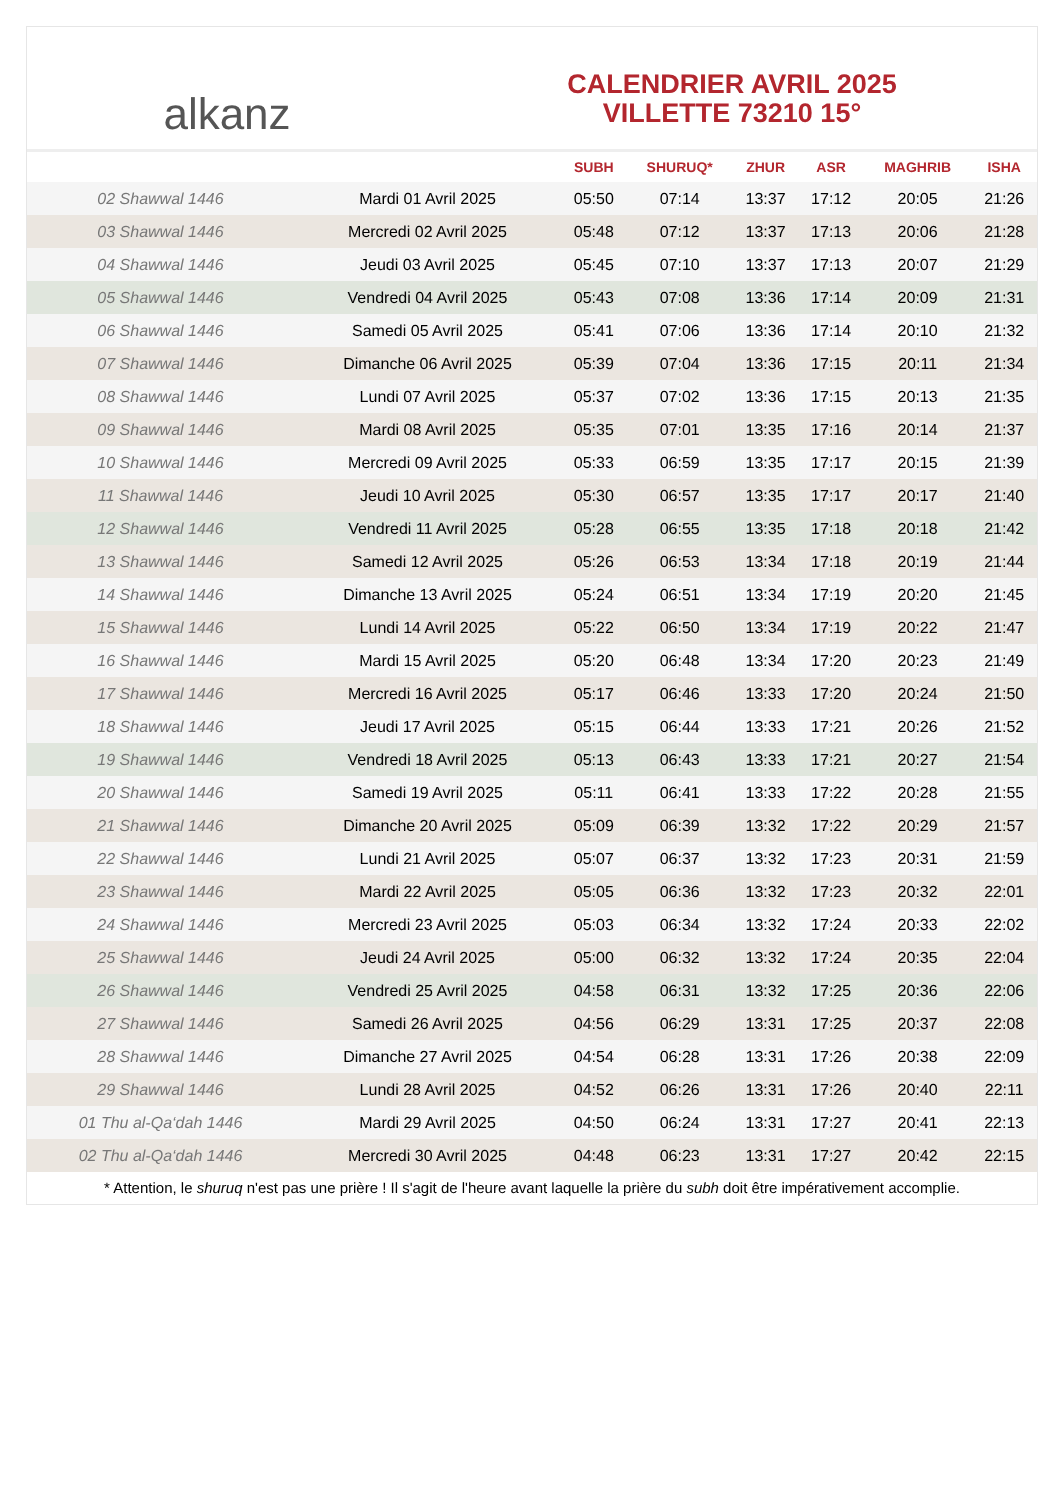alkanz
CALENDRIER AVRIL 2025
VILLETTE 73210 15°
| | | SUBH | SHURUQ* | ZHUR | ASR | MAGHRIB | ISHA |
| --- | --- | --- | --- | --- | --- | --- | --- |
| 02 Shawwal 1446 | Mardi 01 Avril 2025 | 05:50 | 07:14 | 13:37 | 17:12 | 20:05 | 21:26 |
| 03 Shawwal 1446 | Mercredi 02 Avril 2025 | 05:48 | 07:12 | 13:37 | 17:13 | 20:06 | 21:28 |
| 04 Shawwal 1446 | Jeudi 03 Avril 2025 | 05:45 | 07:10 | 13:37 | 17:13 | 20:07 | 21:29 |
| 05 Shawwal 1446 | Vendredi 04 Avril 2025 | 05:43 | 07:08 | 13:36 | 17:14 | 20:09 | 21:31 |
| 06 Shawwal 1446 | Samedi 05 Avril 2025 | 05:41 | 07:06 | 13:36 | 17:14 | 20:10 | 21:32 |
| 07 Shawwal 1446 | Dimanche 06 Avril 2025 | 05:39 | 07:04 | 13:36 | 17:15 | 20:11 | 21:34 |
| 08 Shawwal 1446 | Lundi 07 Avril 2025 | 05:37 | 07:02 | 13:36 | 17:15 | 20:13 | 21:35 |
| 09 Shawwal 1446 | Mardi 08 Avril 2025 | 05:35 | 07:01 | 13:35 | 17:16 | 20:14 | 21:37 |
| 10 Shawwal 1446 | Mercredi 09 Avril 2025 | 05:33 | 06:59 | 13:35 | 17:17 | 20:15 | 21:39 |
| 11 Shawwal 1446 | Jeudi 10 Avril 2025 | 05:30 | 06:57 | 13:35 | 17:17 | 20:17 | 21:40 |
| 12 Shawwal 1446 | Vendredi 11 Avril 2025 | 05:28 | 06:55 | 13:35 | 17:18 | 20:18 | 21:42 |
| 13 Shawwal 1446 | Samedi 12 Avril 2025 | 05:26 | 06:53 | 13:34 | 17:18 | 20:19 | 21:44 |
| 14 Shawwal 1446 | Dimanche 13 Avril 2025 | 05:24 | 06:51 | 13:34 | 17:19 | 20:20 | 21:45 |
| 15 Shawwal 1446 | Lundi 14 Avril 2025 | 05:22 | 06:50 | 13:34 | 17:19 | 20:22 | 21:47 |
| 16 Shawwal 1446 | Mardi 15 Avril 2025 | 05:20 | 06:48 | 13:34 | 17:20 | 20:23 | 21:49 |
| 17 Shawwal 1446 | Mercredi 16 Avril 2025 | 05:17 | 06:46 | 13:33 | 17:20 | 20:24 | 21:50 |
| 18 Shawwal 1446 | Jeudi 17 Avril 2025 | 05:15 | 06:44 | 13:33 | 17:21 | 20:26 | 21:52 |
| 19 Shawwal 1446 | Vendredi 18 Avril 2025 | 05:13 | 06:43 | 13:33 | 17:21 | 20:27 | 21:54 |
| 20 Shawwal 1446 | Samedi 19 Avril 2025 | 05:11 | 06:41 | 13:33 | 17:22 | 20:28 | 21:55 |
| 21 Shawwal 1446 | Dimanche 20 Avril 2025 | 05:09 | 06:39 | 13:32 | 17:22 | 20:29 | 21:57 |
| 22 Shawwal 1446 | Lundi 21 Avril 2025 | 05:07 | 06:37 | 13:32 | 17:23 | 20:31 | 21:59 |
| 23 Shawwal 1446 | Mardi 22 Avril 2025 | 05:05 | 06:36 | 13:32 | 17:23 | 20:32 | 22:01 |
| 24 Shawwal 1446 | Mercredi 23 Avril 2025 | 05:03 | 06:34 | 13:32 | 17:24 | 20:33 | 22:02 |
| 25 Shawwal 1446 | Jeudi 24 Avril 2025 | 05:00 | 06:32 | 13:32 | 17:24 | 20:35 | 22:04 |
| 26 Shawwal 1446 | Vendredi 25 Avril 2025 | 04:58 | 06:31 | 13:32 | 17:25 | 20:36 | 22:06 |
| 27 Shawwal 1446 | Samedi 26 Avril 2025 | 04:56 | 06:29 | 13:31 | 17:25 | 20:37 | 22:08 |
| 28 Shawwal 1446 | Dimanche 27 Avril 2025 | 04:54 | 06:28 | 13:31 | 17:26 | 20:38 | 22:09 |
| 29 Shawwal 1446 | Lundi 28 Avril 2025 | 04:52 | 06:26 | 13:31 | 17:26 | 20:40 | 22:11 |
| 01 Thu al-Qa‘dah 1446 | Mardi 29 Avril 2025 | 04:50 | 06:24 | 13:31 | 17:27 | 20:41 | 22:13 |
| 02 Thu al-Qa‘dah 1446 | Mercredi 30 Avril 2025 | 04:48 | 06:23 | 13:31 | 17:27 | 20:42 | 22:15 |
* Attention, le shuruq n'est pas une prière ! Il s'agit de l'heure avant laquelle la prière du subh doit être impérativement accomplie.